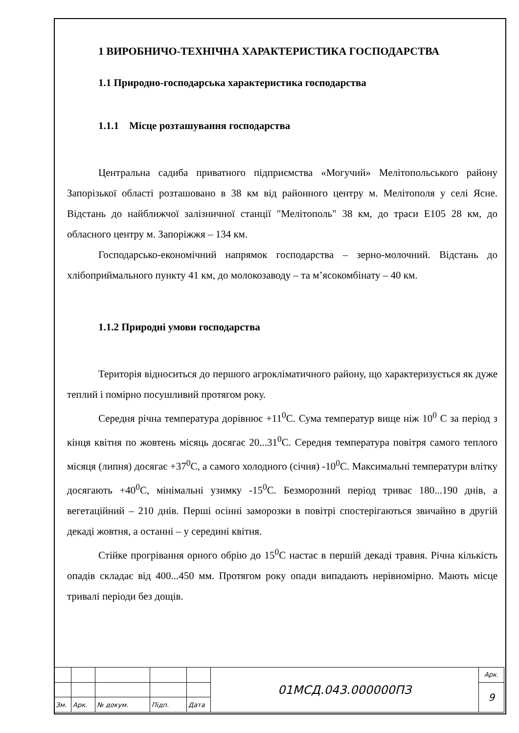1 ВИРОБНИЧО-ТЕХНІЧНА ХАРАКТЕРИСТИКА ГОСПОДАРСТВА
1.1 Природно-господарська характеристика господарства
1.1.1 Місце розташування господарства
Центральна садиба приватного підприємства «Могучий» Мелітопольського району Запорізької області розташовано в 38 км від районного центру м. Мелітополя у селі Ясне. Відстань до найближчої залізничної станції "Мелітополь" 38 км, до траси Е105 28 км, до обласного центру м. Запоріжжя – 134 км.
Господарсько-економічний напрямок господарства – зерно-молочний. Відстань до хлібоприймального пункту 41 км, до молокозаводу – та м’ясокомбінату – 40 км.
1.1.2 Природні умови господарства
Територія відноситься до першого агрокліматичного району, що характеризується як дуже теплий і помірно посушливий протягом року.
Середня річна температура дорівнює +11<sup>0</sup>С. Сума температур вище ніж 10<sup>0</sup> С за період з кінця квітня по жовтень місяць досягає 20...31<sup>0</sup>С. Середня температура повітря самого теплого місяця (липня) досягає +37<sup>0</sup>С, а самого холодного (січня) -10<sup>0</sup>С. Максимальні температури влітку досягають +40<sup>0</sup>С, мінімальні узимку -15<sup>0</sup>С. Безморозний період триває 180...190 днів, а вегетаційний – 210 днів. Перші осінні заморозки в повітрі спостерігаються звичайно в другій декаді жовтня, а останні – у середині квітня.
Стійке прогрівання орного обрію до 15<sup>0</sup>С настає в першій декаді травня. Річна кількість опадів складає від 400...450 мм. Протягом року опади випадають нерівномірно. Мають місце тривалі періоди без дощів.
| | | | | | 01МСД.043.000000ПЗ | Арк. |
| | | | | | | 9 |
| Зм. | Арк. | № докум. | Підп. | Дата | | |